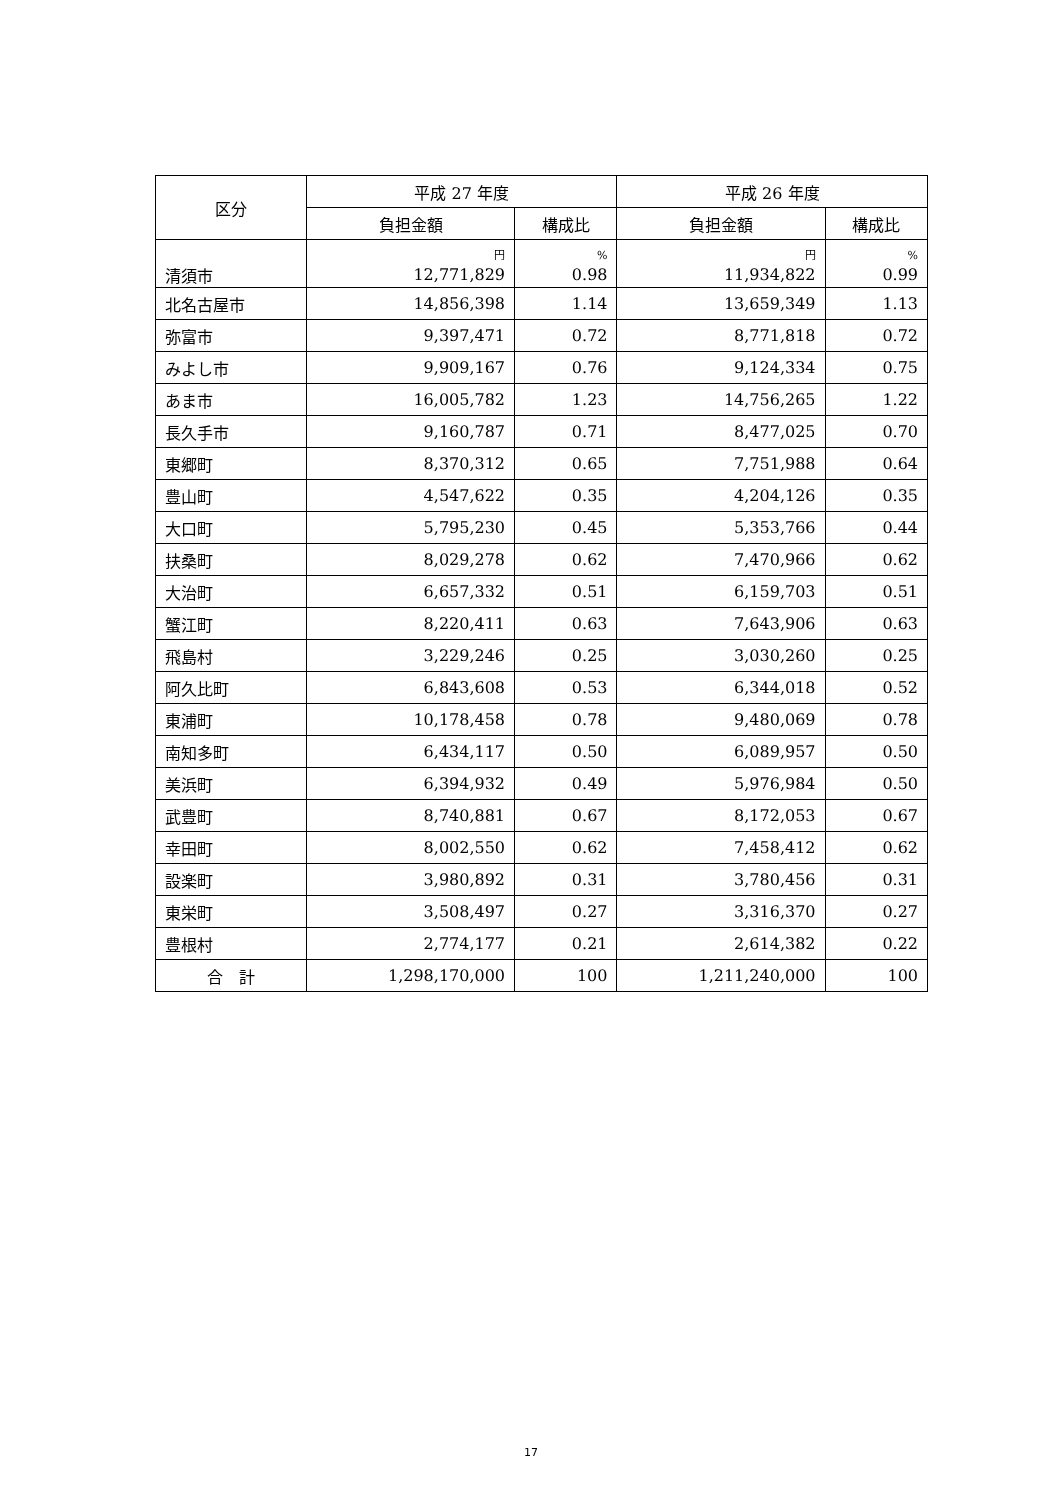| 区分 | 平成 27 年度 | | 平成 26 年度 | |
| --- | --- | --- | --- | --- |
| | 負担金額 | 構成比 | 負担金額 | 構成比 |
| | 円 | % | 円 | % |
| 清須市 | 12,771,829 | 0.98 | 11,934,822 | 0.99 |
| 北名古屋市 | 14,856,398 | 1.14 | 13,659,349 | 1.13 |
| 弥富市 | 9,397,471 | 0.72 | 8,771,818 | 0.72 |
| みよし市 | 9,909,167 | 0.76 | 9,124,334 | 0.75 |
| あま市 | 16,005,782 | 1.23 | 14,756,265 | 1.22 |
| 長久手市 | 9,160,787 | 0.71 | 8,477,025 | 0.70 |
| 東郷町 | 8,370,312 | 0.65 | 7,751,988 | 0.64 |
| 豊山町 | 4,547,622 | 0.35 | 4,204,126 | 0.35 |
| 大口町 | 5,795,230 | 0.45 | 5,353,766 | 0.44 |
| 扶桑町 | 8,029,278 | 0.62 | 7,470,966 | 0.62 |
| 大治町 | 6,657,332 | 0.51 | 6,159,703 | 0.51 |
| 蟹江町 | 8,220,411 | 0.63 | 7,643,906 | 0.63 |
| 飛島村 | 3,229,246 | 0.25 | 3,030,260 | 0.25 |
| 阿久比町 | 6,843,608 | 0.53 | 6,344,018 | 0.52 |
| 東浦町 | 10,178,458 | 0.78 | 9,480,069 | 0.78 |
| 南知多町 | 6,434,117 | 0.50 | 6,089,957 | 0.50 |
| 美浜町 | 6,394,932 | 0.49 | 5,976,984 | 0.50 |
| 武豊町 | 8,740,881 | 0.67 | 8,172,053 | 0.67 |
| 幸田町 | 8,002,550 | 0.62 | 7,458,412 | 0.62 |
| 設楽町 | 3,980,892 | 0.31 | 3,780,456 | 0.31 |
| 東栄町 | 3,508,497 | 0.27 | 3,316,370 | 0.27 |
| 豊根村 | 2,774,177 | 0.21 | 2,614,382 | 0.22 |
| 合 計 | 1,298,170,000 | 100 | 1,211,240,000 | 100 |
17